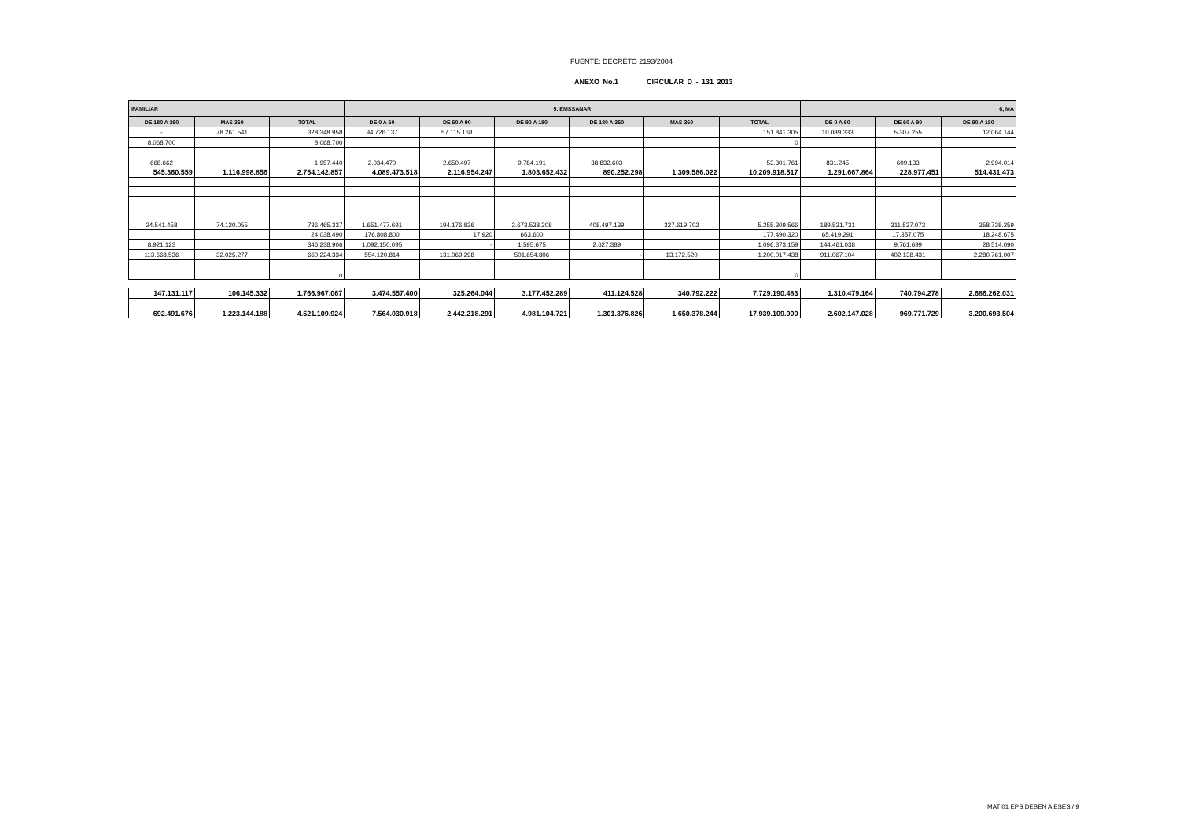FUENTE: DECRETO 2193/2004
ANEXO No.1 CIRCULAR D - 131 2013
| IFAMILIAR | | | 5. EMSSANAR | | | | | | 6, MA | | |
| --- | --- | --- | --- | --- | --- | --- | --- | --- | --- | --- | --- |
| DE 180 A 360 | MAS 360 | TOTAL | DE 0 A 60 | DE 60 A 90 | DE 90 A 180 | DE 180 A 360 | MAS 360 | TOTAL | DE 0 A 60 | DE 60 A 90 | DE 90 A 180 |
| - | 78.261.541 | 328.348.958 | 94.726.137 | 57.115.168 | | | | 151.841.305 | 10.089.333 | 5.307.255 | 12.064.144 |
| 8.068.700 | | 8.068.700 | | | | | | 0 | | | |
| 668.662 | | 1.957.440 | 2.034.470 | 2.650.497 | 9.784.191 | 38.832.603 | | 53.301.761 | 831.245 | 609.133 | 2.994.014 |
| 545.360.559 | 1.116.998.856 | 2.754.142.857 | 4.089.473.518 | 2.116.954.247 | 1.803.652.432 | 890.252.298 | 1.309.586.022 | 10.209.918.517 | 1.291.667.864 | 228.977.451 | 514.431.473 |
| 24.541.458 | 74.120.055 | 736.465.337 | 1.651.477.691 | 194.176.826 | 2.673.538.208 | 408.497.139 | 327.619.702 | 5.255.309.566 | 189.531.731 | 311.537.073 | 358.738.259 |
| | | 24.038.490 | 176.808.800 | 17.920 | 663.600 | | | 177.490.320 | 65.419.291 | 17.357.075 | 18.248.675 |
| 8.921.123 | | 346.238.906 | 1.092.150.095 | - | 1.595.675 | 2.627.389 | | 1.096.373.159 | 144.461.038 | 9.761.699 | 28.514.090 |
| 113.668.536 | 32.025.277 | 660.224.334 | 554.120.814 | 131.069.298 | 501.654.806 | - | 13.172.520 | 1.200.017.438 | 911.067.104 | 402.138.431 | 2.280.761.007 |
| | | 0 | | | | | | 0 | | | |
| 147.131.117 | 106.145.332 | 1.766.967.067 | 3.474.557.400 | 325.264.044 | 3.177.452.289 | 411.124.528 | 340.792.222 | 7.729.190.483 | 1.310.479.164 | 740.794.278 | 2.686.262.031 |
| 692.491.676 | 1.223.144.188 | 4.521.109.924 | 7.564.030.918 | 2.442.218.291 | 4.981.104.721 | 1.301.376.826 | 1.650.378.244 | 17.939.109.000 | 2.602.147.028 | 969.771.729 | 3.200.693.504 |
MAT 01 EPS DEBEN A ESES / 9